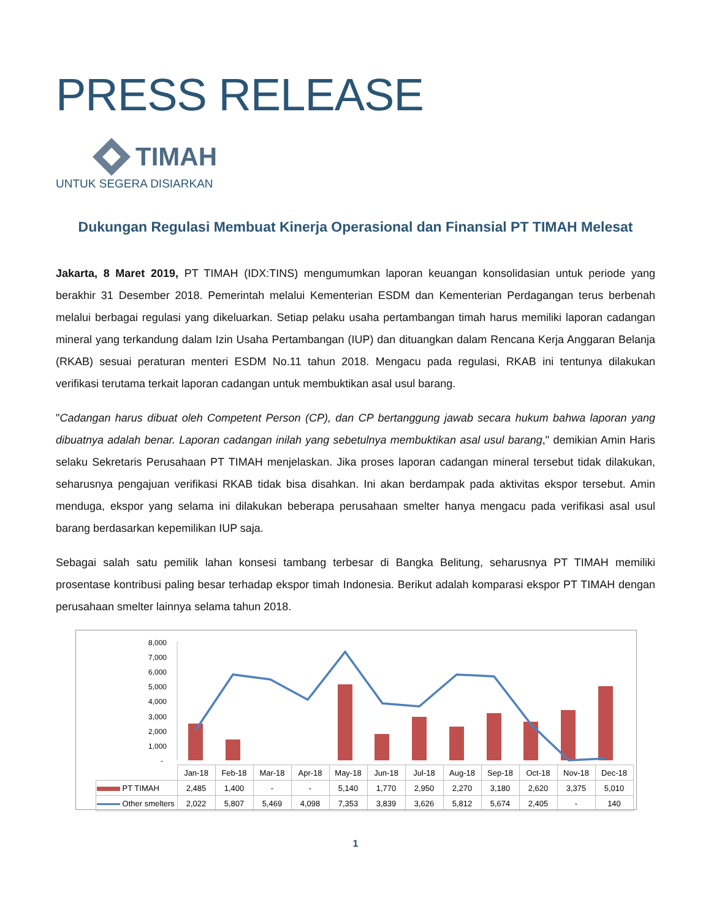PRESS RELEASE
TIMAH
UNTUK SEGERA DISIARKAN
Dukungan Regulasi Membuat Kinerja Operasional dan Finansial PT TIMAH Melesat
Jakarta, 8 Maret 2019, PT TIMAH (IDX:TINS) mengumumkan laporan keuangan konsolidasian untuk periode yang berakhir 31 Desember 2018. Pemerintah melalui Kementerian ESDM dan Kementerian Perdagangan terus berbenah melalui berbagai regulasi yang dikeluarkan. Setiap pelaku usaha pertambangan timah harus memiliki laporan cadangan mineral yang terkandung dalam Izin Usaha Pertambangan (IUP) dan dituangkan dalam Rencana Kerja Anggaran Belanja (RKAB) sesuai peraturan menteri ESDM No.11 tahun 2018. Mengacu pada regulasi, RKAB ini tentunya dilakukan verifikasi terutama terkait laporan cadangan untuk membuktikan asal usul barang.
"Cadangan harus dibuat oleh Competent Person (CP), dan CP bertanggung jawab secara hukum bahwa laporan yang dibuatnya adalah benar. Laporan cadangan inilah yang sebetulnya membuktikan asal usul barang," demikian Amin Haris selaku Sekretaris Perusahaan PT TIMAH menjelaskan. Jika proses laporan cadangan mineral tersebut tidak dilakukan, seharusnya pengajuan verifikasi RKAB tidak bisa disahkan. Ini akan berdampak pada aktivitas ekspor tersebut. Amin menduga, ekspor yang selama ini dilakukan beberapa perusahaan smelter hanya mengacu pada verifikasi asal usul barang berdasarkan kepemilikan IUP saja.
Sebagai salah satu pemilik lahan konsesi tambang terbesar di Bangka Belitung, seharusnya PT TIMAH memiliki prosentase kontribusi paling besar terhadap ekspor timah Indonesia. Berikut adalah komparasi ekspor PT TIMAH dengan perusahaan smelter lainnya selama tahun 2018.
8,000
7,000
6,000
5,000
4,000
3,000
2,000
1,000
-
| | Jan-18 | Feb-18 | Mar-18 | Apr-18 | May-18 | Jun-18 | Jul-18 | Aug-18 | Sep-18 | Oct-18 | Nov-18 | Dec-18 |
| PT TIMAH | 2,485 | 1,400 | - | - | 5,140 | 1,770 | 2,950 | 2,270 | 3,180 | 2,620 | 3,375 | 5,010 |
| Other smelters | 2,022 | 5,807 | 5,469 | 4,098 | 7,353 | 3,839 | 3,626 | 5,812 | 5,674 | 2,405 | - | 140 |
1